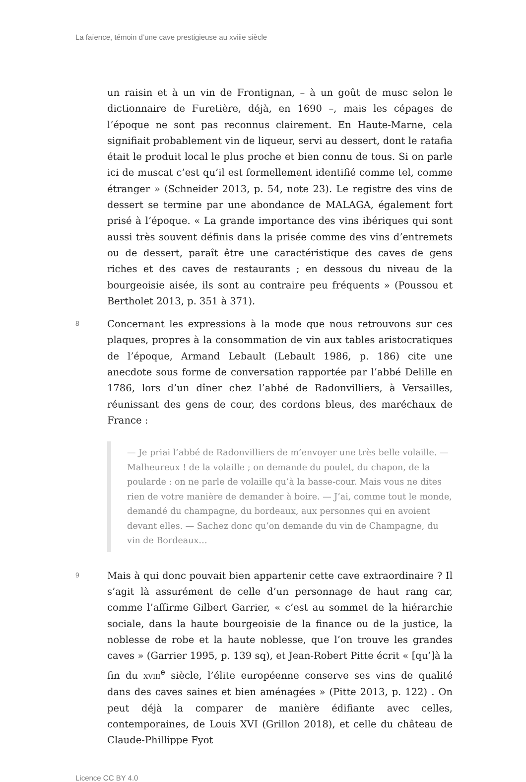La faïence, témoin d’une cave prestigieuse au xviiie siècle
un raisin et à un vin de Frontignan, – à un goût de musc selon le dictionnaire de Furetière, déjà, en 1690 –, mais les cépages de l’époque ne sont pas reconnus clairement. En Haute-Marne, cela signifiait probablement vin de liqueur, servi au dessert, dont le ratafia était le produit local le plus proche et bien connu de tous. Si on parle ici de muscat c’est qu’il est formellement identifié comme tel, comme étranger » (Schneider 2013, p. 54, note 23). Le registre des vins de dessert se termine par une abondance de MALAGA, également fort prisé à l’époque. « La grande importance des vins ibériques qui sont aussi très souvent définis dans la prisée comme des vins d’entremets ou de dessert, paraît être une caractéristique des caves de gens riches et des caves de restaurants ; en dessous du niveau de la bourgeoisie aisée, ils sont au contraire peu fréquents » (Poussou et Bertholet 2013, p. 351 à 371).
8
Concernant les expressions à la mode que nous retrouvons sur ces plaques, propres à la consommation de vin aux tables aristocratiques de l’époque, Armand Lebault (Lebault 1986, p. 186) cite une anecdote sous forme de conversation rapportée par l’abbé Delille en 1786, lors d’un dîner chez l’abbé de Radonvilliers, à Versailles, réunissant des gens de cour, des cordons bleus, des maréchaux de France :
— Je priai l’abbé de Radonvilliers de m’envoyer une très belle volaille. — Malheureux ! de la volaille ; on demande du poulet, du chapon, de la poularde : on ne parle de volaille qu’à la basse-cour. Mais vous ne dites rien de votre manière de demander à boire. — J’ai, comme tout le monde, demandé du champagne, du bordeaux, aux personnes qui en avoient devant elles. — Sachez donc qu’on demande du vin de Champagne, du vin de Bordeaux…
9
Mais à qui donc pouvait bien appartenir cette cave extraordinaire ? Il s’agit là assurément de celle d’un personnage de haut rang car, comme l’affirme Gilbert Garrier, « c’est au sommet de la hiérarchie sociale, dans la haute bourgeoisie de la finance ou de la justice, la noblesse de robe et la haute noblesse, que l’on trouve les grandes caves » (Garrier 1995, p. 139 sq), et Jean-Robert Pitte écrit « [qu’]à la fin du XVIII<sup>e</sup> siècle, l’élite européenne conserve ses vins de qualité dans des caves saines et bien aménagées » (Pitte 2013, p. 122) . On peut déjà la comparer de manière édifiante avec celles, contemporaines, de Louis XVI (Grillon 2018), et celle du château de Claude-Phillippe Fyot
Licence CC BY 4.0